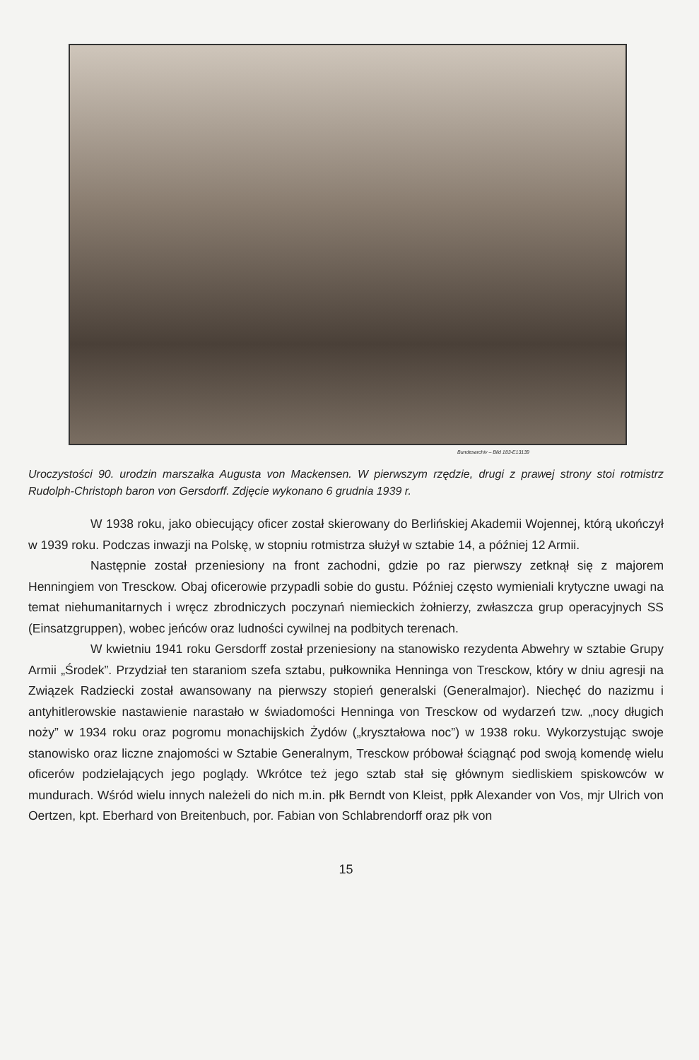Bundesarchiv – Bild 183-E13139
Uroczystości 90. urodzin marszałka Augusta von Mackensen. W pierwszym rzędzie, drugi z prawej strony stoi rotmistrz Rudolph-Christoph baron von Gersdorff. Zdjęcie wykonano 6 grudnia 1939 r.
W 1938 roku, jako obiecujący oficer został skierowany do Berlińskiej Akademii Wojennej, którą ukończył w 1939 roku. Podczas inwazji na Polskę, w stopniu rotmistrza służył w sztabie 14, a później 12 Armii.
Następnie został przeniesiony na front zachodni, gdzie po raz pierwszy zetknął się z majorem Henningiem von Tresckow. Obaj oficerowie przypadli sobie do gustu. Później często wymieniali krytyczne uwagi na temat niehumanitarnych i wręcz zbrodniczych poczynań niemieckich żołnierzy, zwłaszcza grup operacyjnych SS (Einsatzgruppen), wobec jeńców oraz ludności cywilnej na podbitych terenach.
W kwietniu 1941 roku Gersdorff został przeniesiony na stanowisko rezydenta Abwehry w sztabie Grupy Armii „Środek”. Przydział ten staraniom szefa sztabu, pułkownika Henninga von Tresckow, który w dniu agresji na Związek Radziecki został awansowany na pierwszy stopień generalski (Generalmajor). Niechęć do nazizmu i antyhitlerowskie nastawienie narastało w świadomości Henninga von Tresckow od wydarzeń tzw. „nocy długich noży” w 1934 roku oraz pogromu monachijskich Żydów („kryształowa noc”) w 1938 roku. Wykorzystując swoje stanowisko oraz liczne znajomości w Sztabie Generalnym, Tresckow próbował ściągnąć pod swoją komendę wielu oficerów podzielających jego poglądy. Wkrótce też jego sztab stał się głównym siedliskiem spiskowców w mundurach. Wśród wielu innych należeli do nich m.in. płk Berndt von Kleist, ppłk Alexander von Vos, mjr Ulrich von Oertzen, kpt. Eberhard von Breitenbuch, por. Fabian von Schlabrendorff oraz płk von
15